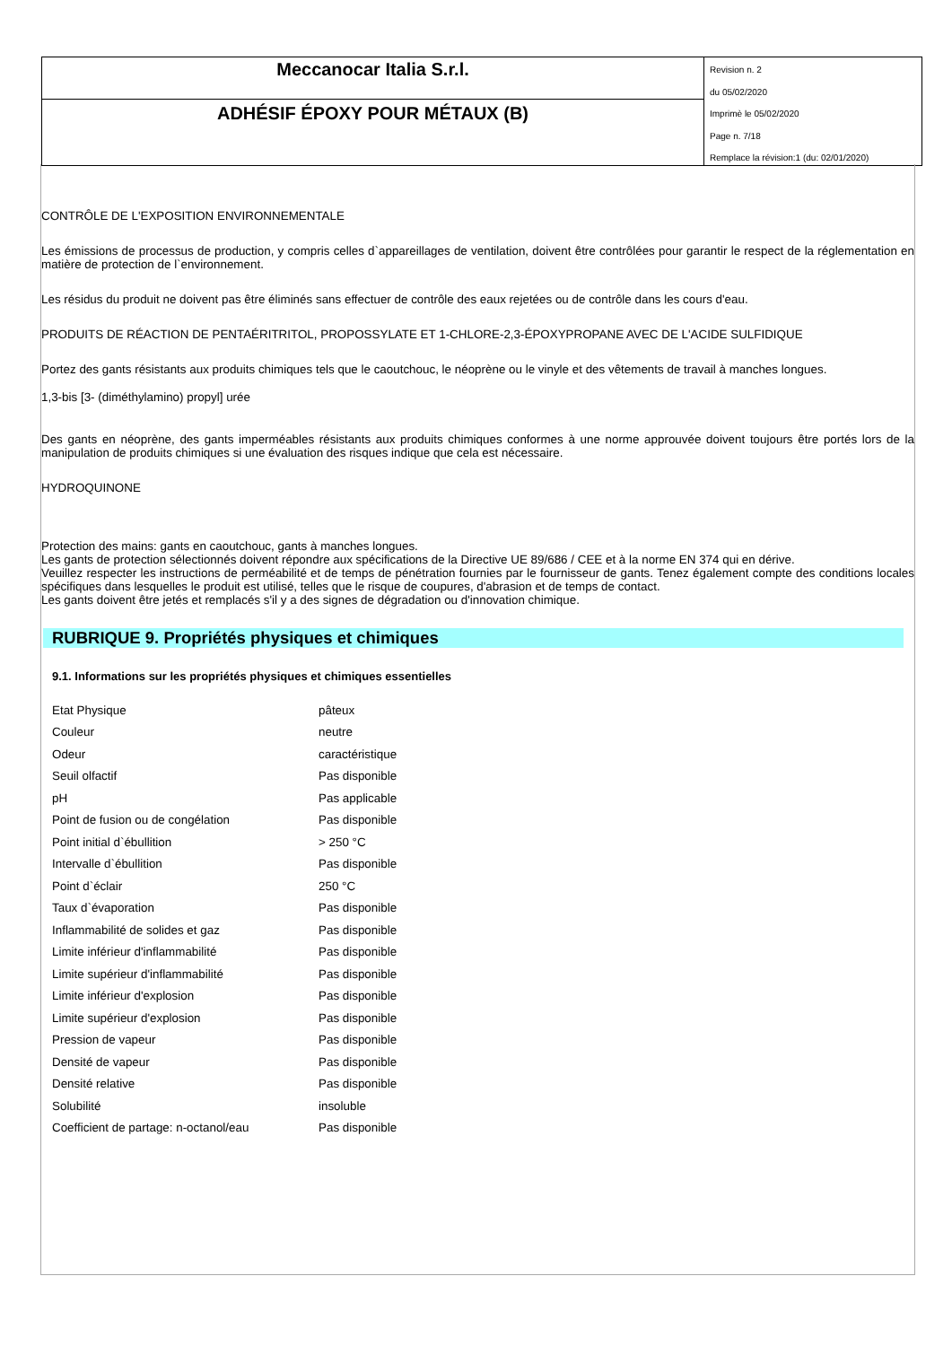Meccanocar Italia S.r.l.
ADHÉSIF ÉPOXY POUR MÉTAUX (B)
Revision n. 2
du 05/02/2020
Imprimè le 05/02/2020
Page n. 7/18
Remplace la révision:1 (du: 02/01/2020)
CONTRÔLE DE L'EXPOSITION ENVIRONNEMENTALE
Les émissions de processus de production, y compris celles d`appareillages de ventilation, doivent être contrôlées pour garantir le respect de la réglementation en matière de protection de l`environnement.
Les résidus du produit ne doivent pas être éliminés sans effectuer de contrôle des eaux rejetées ou de contrôle dans les cours d'eau.
PRODUITS DE RÉACTION DE PENTAÉRITRITOL, PROPOSSYLATE ET 1-CHLORE-2,3-ÉPOXYPROPANE AVEC DE L'ACIDE SULFIDIQUE
Portez des gants résistants aux produits chimiques tels que le caoutchouc, le néoprène ou le vinyle et des vêtements de travail à manches longues.
1,3-bis [3- (diméthylamino) propyl] urée
Des gants en néoprène, des gants imperméables résistants aux produits chimiques conformes à une norme approuvée doivent toujours être portés lors de la manipulation de produits chimiques si une évaluation des risques indique que cela est nécessaire.
HYDROQUINONE
Protection des mains: gants en caoutchouc, gants à manches longues.
Les gants de protection sélectionnés doivent répondre aux spécifications de la Directive UE 89/686 / CEE et à la norme EN 374 qui en dérive.
Veuillez respecter les instructions de perméabilité et de temps de pénétration fournies par le fournisseur de gants. Tenez également compte des conditions locales spécifiques dans lesquelles le produit est utilisé, telles que le risque de coupures, d'abrasion et de temps de contact.
Les gants doivent être jetés et remplacés s'il y a des signes de dégradation ou d'innovation chimique.
RUBRIQUE 9. Propriétés physiques et chimiques
9.1. Informations sur les propriétés physiques et chimiques essentielles
| Etat Physique | pâteux |
| Couleur | neutre |
| Odeur | caractéristique |
| Seuil olfactif | Pas disponible |
| pH | Pas applicable |
| Point de fusion ou de congélation | Pas disponible |
| Point initial d`ébullition | > 250 °C |
| Intervalle d`ébullition | Pas disponible |
| Point d`éclair | 250 °C |
| Taux d`évaporation | Pas disponible |
| Inflammabilité de solides et gaz | Pas disponible |
| Limite inférieur d'inflammabilité | Pas disponible |
| Limite supérieur d'inflammabilité | Pas disponible |
| Limite inférieur d'explosion | Pas disponible |
| Limite supérieur d'explosion | Pas disponible |
| Pression de vapeur | Pas disponible |
| Densité de vapeur | Pas disponible |
| Densité relative | Pas disponible |
| Solubilité | insoluble |
| Coefficient de partage: n-octanol/eau | Pas disponible |